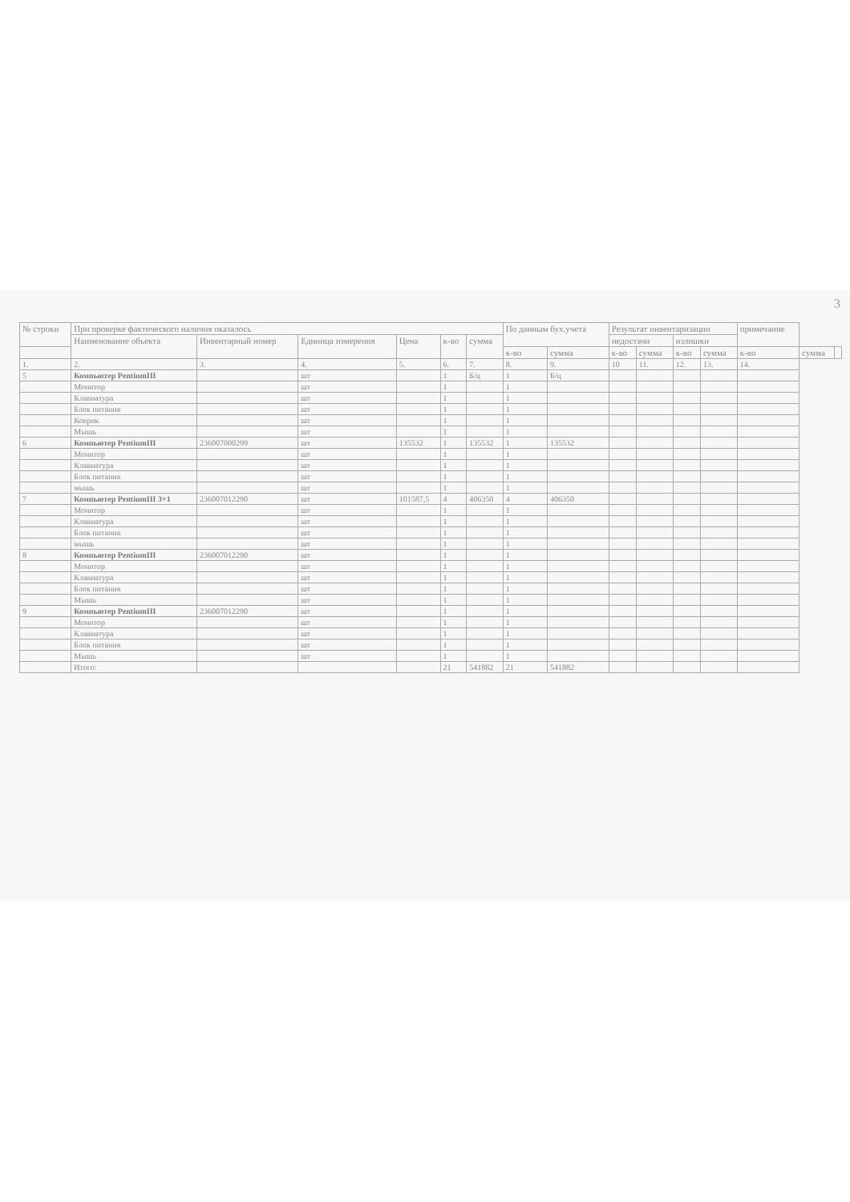3
| № строки | При проверке фактического наличия оказалось | | | | | | По данным бух.учета | | Результат инвентаризации | | | | примечание | | |
| --- | --- | --- | --- | --- | --- | --- | --- | --- | --- | --- | --- | --- | --- | --- | --- |
| | Наименование объекта | Инвентарный номер | Единица измерения | Цена | к-во | сумма | | | недостачи | | излишки | | | | |
| | | | | | | | к-во | сумма | к-во | сумма | к-во | сумма | к-во | сумма | |
| 1. | 2. | 3. | 4. | 5. | 6. | 7. | 8. | 9. | 10 | 11. | 12. | 13. | 14. | | |
| 5 | Компьютер PentiumIII | | шт | | 1 | Б/ц | 1 | Б/ц | | | | | | | |
| | Монитор | | шт | | 1 | | 1 | | | | | | | | |
| | Клавиатура | | шт | | 1 | | 1 | | | | | | | | |
| | Блок питания | | шт | | 1 | | 1 | | | | | | | | |
| | Коврик | | шт | | 1 | | 1 | | | | | | | | |
| | Мышь | | шт | | 1 | | 1 | | | | | | | | |
| 6 | Компьютер PentiumIII | 236007000299 | шт | 135532 | 1 | 135532 | 1 | 135532 | | | | | | | |
| | Монитор | | шт | | 1 | | 1 | | | | | | | | |
| | Клавиатура | | шт | | 1 | | 1 | | | | | | | | |
| | Блок питания | | шт | | 1 | | 1 | | | | | | | | |
| | мышь | | шт | | 1 | | 1 | | | | | | | | |
| 7 | Компьютер PentiumIII 3+1 | 236007012290 | шт | 101587,5 | 4 | 406350 | 4 | 406350 | | | | | | | |
| | Монитор | | шт | | 1 | | 1 | | | | | | | | |
| | Клавиатура | | шт | | 1 | | 1 | | | | | | | | |
| | Блок питания | | шт | | 1 | | 1 | | | | | | | | |
| | мышь | | шт | | 1 | | 1 | | | | | | | | |
| 8 | Компьютер PentiumIII | 236007012290 | шт | | 1 | | 1 | | | | | | | | |
| | Монитор | | шт | | 1 | | 1 | | | | | | | | |
| | Клавиатура | | шт | | 1 | | 1 | | | | | | | | |
| | Блок питания | | шт | | 1 | | 1 | | | | | | | | |
| | Мышь | | шт | | 1 | | 1 | | | | | | | | |
| 9 | Компьютер PentiumIII | 236007012290 | шт | | 1 | | 1 | | | | | | | | |
| | Монитор | | шт | | 1 | | 1 | | | | | | | | |
| | Клавиатура | | шт | | 1 | | 1 | | | | | | | | |
| | Блок питания | | шт | | 1 | | 1 | | | | | | | | |
| | Мышь | | шт | | 1 | | 1 | | | | | | | | |
| | Итого: | | | | 21 | 541882 | 21 | 541882 | | | | | | | |